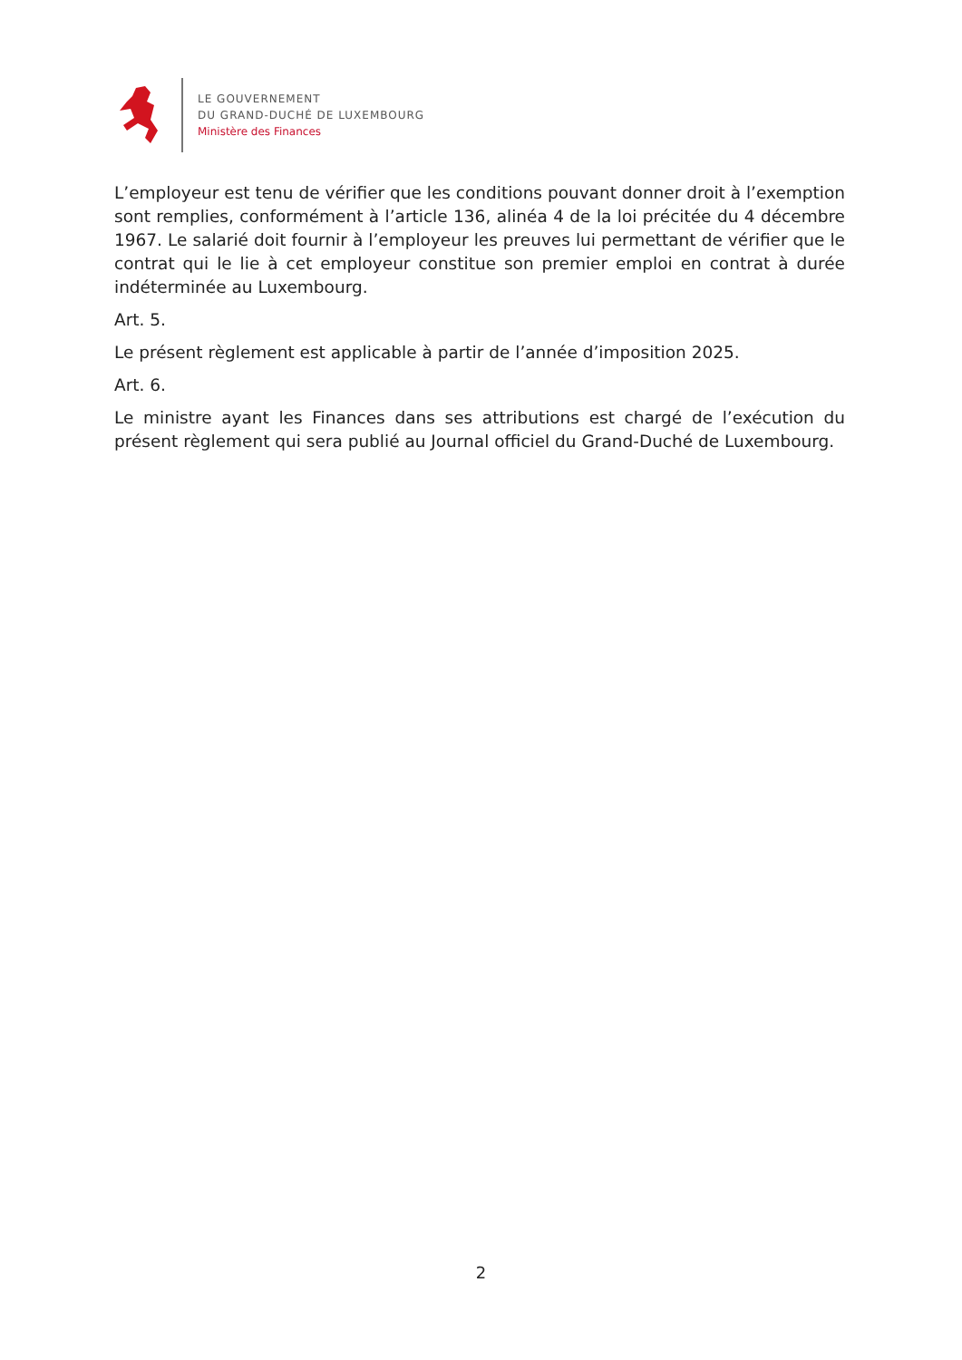LE GOUVERNEMENT
DU GRAND-DUCHÉ DE LUXEMBOURG
Ministère des Finances
L’employeur est tenu de vérifier que les conditions pouvant donner droit à l’exemption sont remplies, conformément à l’article 136, alinéa 4 de la loi précitée du 4 décembre 1967. Le salarié doit fournir à l’employeur les preuves lui permettant de vérifier que le contrat qui le lie à cet employeur constitue son premier emploi en contrat à durée indéterminée au Luxembourg.
Art. 5.
Le présent règlement est applicable à partir de l’année d’imposition 2025.
Art. 6.
Le ministre ayant les Finances dans ses attributions est chargé de l’exécution du présent règlement qui sera publié au Journal officiel du Grand-Duché de Luxembourg.
2